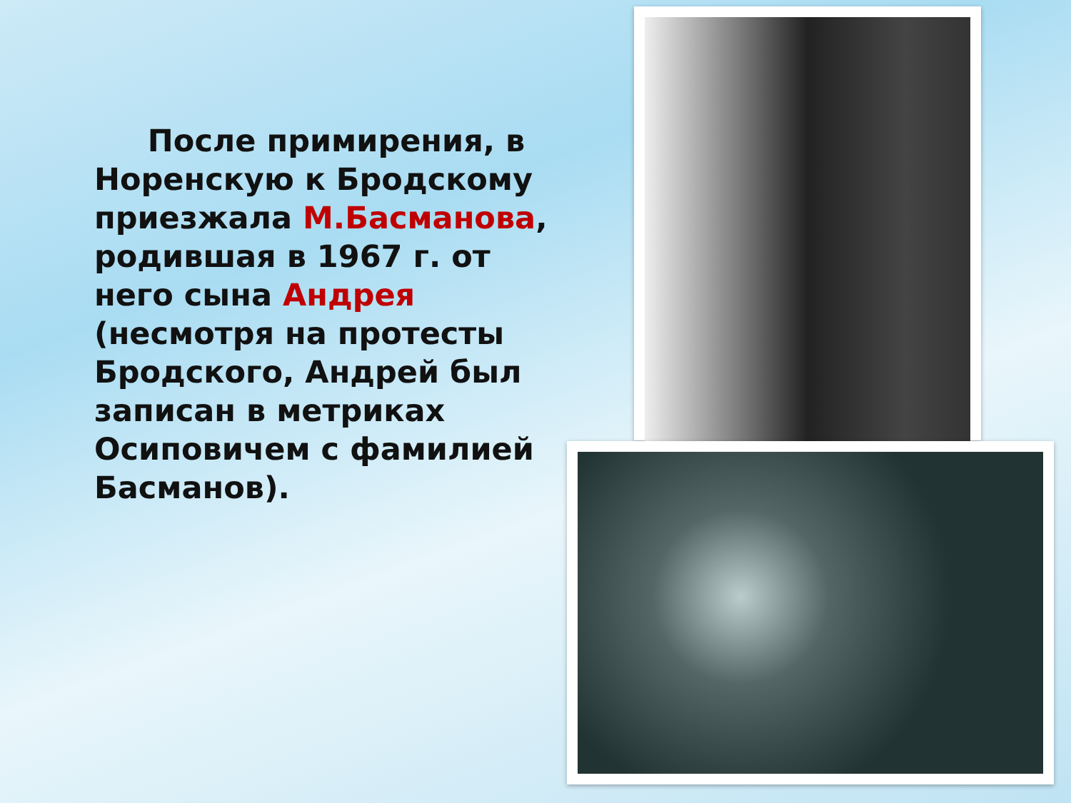После примирения, в Норенскую к Бродскому приезжала М.Басманова, родившая в 1967 г. от него сына Андрея (несмотря на протесты Бродского, Андрей был записан в метриках Осиповичем с фамилией Басманов).